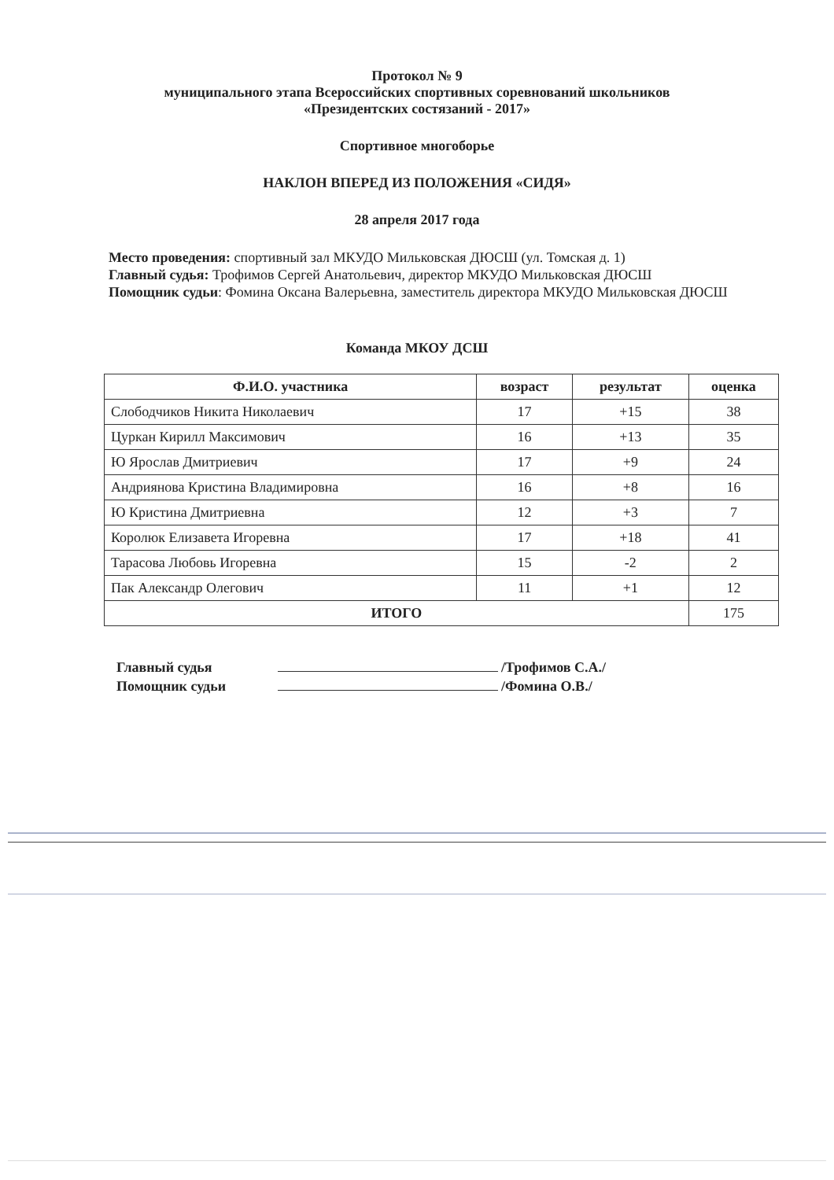Протокол № 9
муниципального этапа Всероссийских спортивных соревнований школьников
«Президентских состязаний - 2017»
Спортивное многоборье
НАКЛОН ВПЕРЕД ИЗ ПОЛОЖЕНИЯ «СИДЯ»
28 апреля 2017 года
Место проведения: спортивный зал МКУДО Мильковская ДЮСШ (ул. Томская д. 1)
Главный судья: Трофимов Сергей Анатольевич, директор МКУДО Мильковская ДЮСШ
Помощник судьи: Фомина Оксана Валерьевна, заместитель директора МКУДО Мильковская ДЮСШ
Команда МКОУ ДСШ
| Ф.И.О. участника | возраст | результат | оценка |
| --- | --- | --- | --- |
| Слободчиков Никита Николаевич | 17 | +15 | 38 |
| Цуркан Кирилл Максимович | 16 | +13 | 35 |
| Ю Ярослав Дмитриевич | 17 | +9 | 24 |
| Андриянова Кристина Владимировна | 16 | +8 | 16 |
| Ю Кристина Дмитриевна | 12 | +3 | 7 |
| Королюк Елизавета Игоревна | 17 | +18 | 41 |
| Тарасова Любовь Игоревна | 15 | -2 | 2 |
| Пак Александр Олегович | 11 | +1 | 12 |
| ИТОГО | | | 175 |
Главный судья /Трофимов С.А./
Помощник судьи /Фомина О.В./